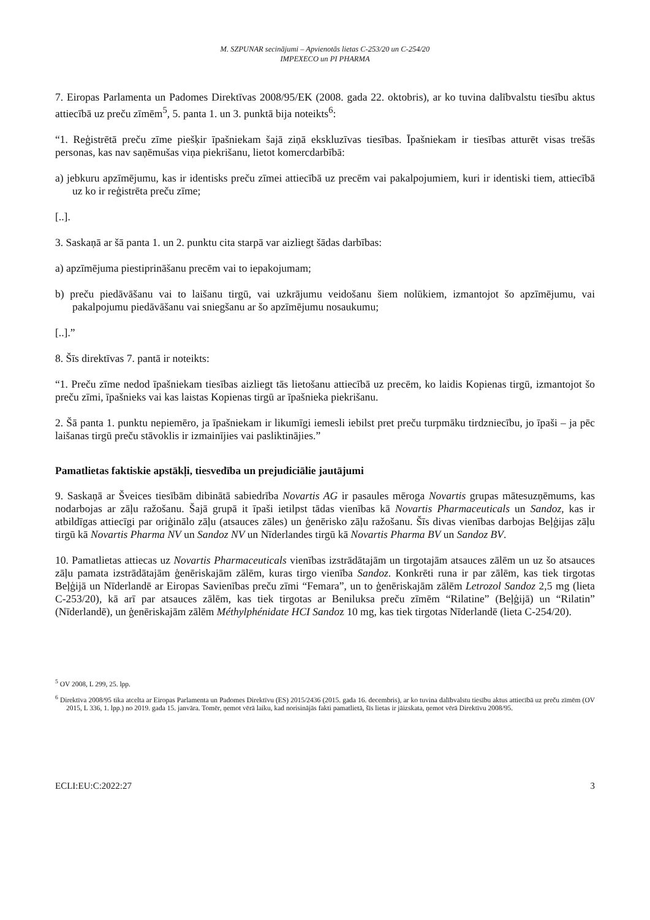M. SZPUNAR secinājumi – Apvienotās lietas C-253/20 un C-254/20
IMPEXECO un PI PHARMA
7. Eiropas Parlamenta un Padomes Direktīvas 2008/95/EK (2008. gada 22. oktobris), ar ko tuvina dalībvalstu tiesību aktus attiecībā uz preču zīmēm<sup>5</sup>, 5. panta 1. un 3. punktā bija noteikts<sup>6</sup>:
“1. Reģistrētā preču zīme piešķir īpašniekam šajā ziņā ekskluzīvas tiesības. Īpašniekam ir tiesības atturēt visas trešās personas, kas nav saņēmušas viņa piekrišanu, lietot komercdarbībā:
a) jebkuru apzīmējumu, kas ir identisks preču zīmei attiecībā uz precēm vai pakalpojumiem, kuri ir identiski tiem, attiecībā uz ko ir reģistrēta preču zīme;
[..].
3. Saskaņā ar šā panta 1. un 2. punktu cita starpā var aizliegt šādas darbības:
a) apzīmējuma piestiprināšanu precēm vai to iepakojumam;
b) preču piedāvāšanu vai to laišanu tirgū, vai uzkrājumu veidošanu šiem nolūkiem, izmantojot šo apzīmējumu, vai pakalpojumu piedāvāšanu vai sniegšanu ar šo apzīmējumu nosaukumu;
[..].”
8. Šīs direktīvas 7. pantā ir noteikts:
“1. Preču zīme nedod īpašniekam tiesības aizliegt tās lietošanu attiecībā uz precēm, ko laidis Kopienas tirgū, izmantojot šo preču zīmi, īpašnieks vai kas laistas Kopienas tirgū ar īpašnieka piekrišanu.
2. Šā panta 1. punktu nepiemēro, ja īpašniekam ir likumīgi iemesli iebilst pret preču turpmāku tirdzniecību, jo īpaši – ja pēc laišanas tirgū preču stāvoklis ir izmainījies vai pasliktinājies.”
Pamatlietas faktiskie apstākļi, tiesvedība un prejudiciālie jautājumi
9. Saskaņā ar Šveices tiesībām dibinātā sabiedrība Novartis AG ir pasaules mēroga Novartis grupas mātesuzņēmums, kas nodarbojas ar zāļu ražošanu. Šajā grupā it īpaši ietilpst tādas vienības kā Novartis Pharmaceuticals un Sandoz, kas ir atbildīgas attiecīgi par oriģinālo zāļu (atsauces zāles) un ģenērisko zāļu ražošanu. Šīs divas vienības darbojas Beļģijas zāļu tirgū kā Novartis Pharma NV un Sandoz NV un Nīderlandes tirgū kā Novartis Pharma BV un Sandoz BV.
10. Pamatlietas attiecas uz Novartis Pharmaceuticals vienības izstrādātajām un tirgotajām atsauces zālēm un uz šo atsauces zāļu pamata izstrādātajām ģenēriskajām zālēm, kuras tirgo vienība Sandoz. Konkrēti runa ir par zālēm, kas tiek tirgotas Beļģijā un Nīderlandē ar Eiropas Savienības preču zīmi “Femara”, un to ģenēriskajām zālēm Letrozol Sandoz 2,5 mg (lieta C-253/20), kā arī par atsauces zālēm, kas tiek tirgotas ar Beniluksa preču zīmēm “Rilatine” (Beļģijā) un “Rilatin” (Nīderlandē), un ģenēriskajām zālēm Méthylphénidate HCI Sandoz 10 mg, kas tiek tirgotas Nīderlandē (lieta C-254/20).
<sup>5</sup> OV 2008, L 299, 25. lpp.
<sup>6</sup> Direktīva 2008/95 tika atcelta ar Eiropas Parlamenta un Padomes Direktīvu (ES) 2015/2436 (2015. gada 16. decembris), ar ko tuvina dalībvalstu tiesību aktus attiecībā uz preču zīmēm (OV 2015, L 336, 1. lpp.) no 2019. gada 15. janvāra. Tomēr, ņemot vērā laiku, kad norisinājās fakti pamatlietā, šīs lietas ir jāizskata, ņemot vērā Direktīvu 2008/95.
ECLI:EU:C:2022:27 3